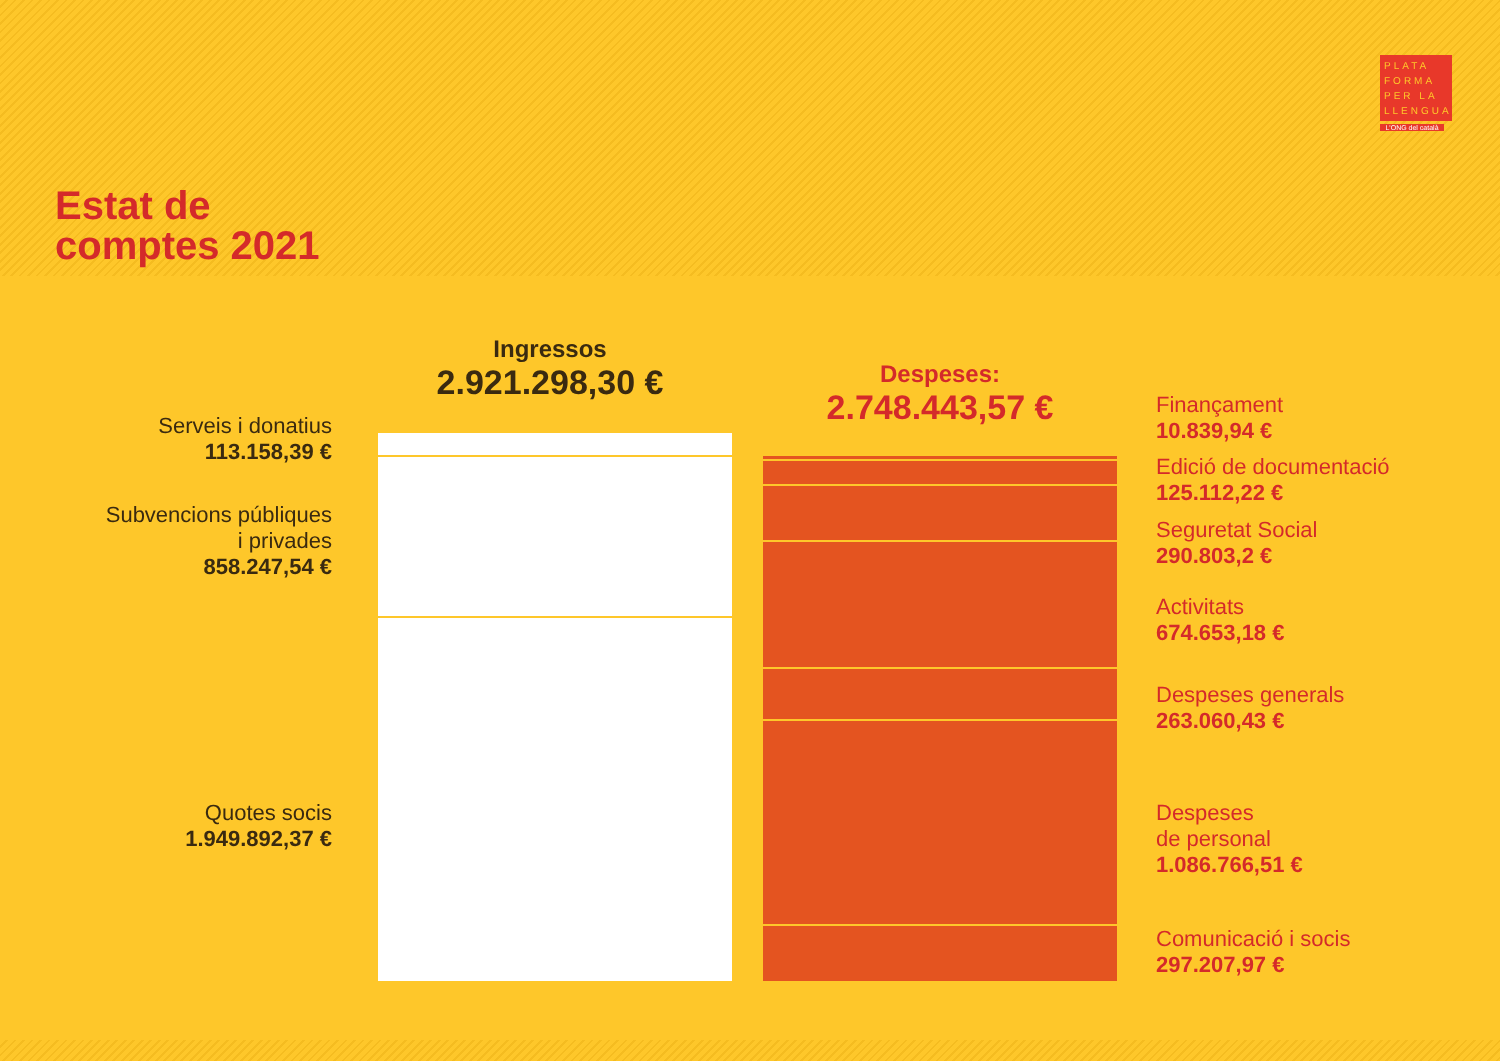PLATA
FORMA
PER LA
LLENGUA
L'ONG del català
Estat de
comptes 2021
Ingressos
2.921.298,30 €
Despeses:
2.748.443,57 €
Serveis i donatius
113.158,39 €
Subvencions públiques
i privades
858.247,54 €
Quotes socis
1.949.892,37 €
Finançament
10.839,94 €
Edició de documentació
125.112,22 €
Seguretat Social
290.803,2 €
Activitats
674.653,18 €
Despeses generals
263.060,43 €
Despeses
de personal
1.086.766,51 €
Comunicació i socis
297.207,97 €